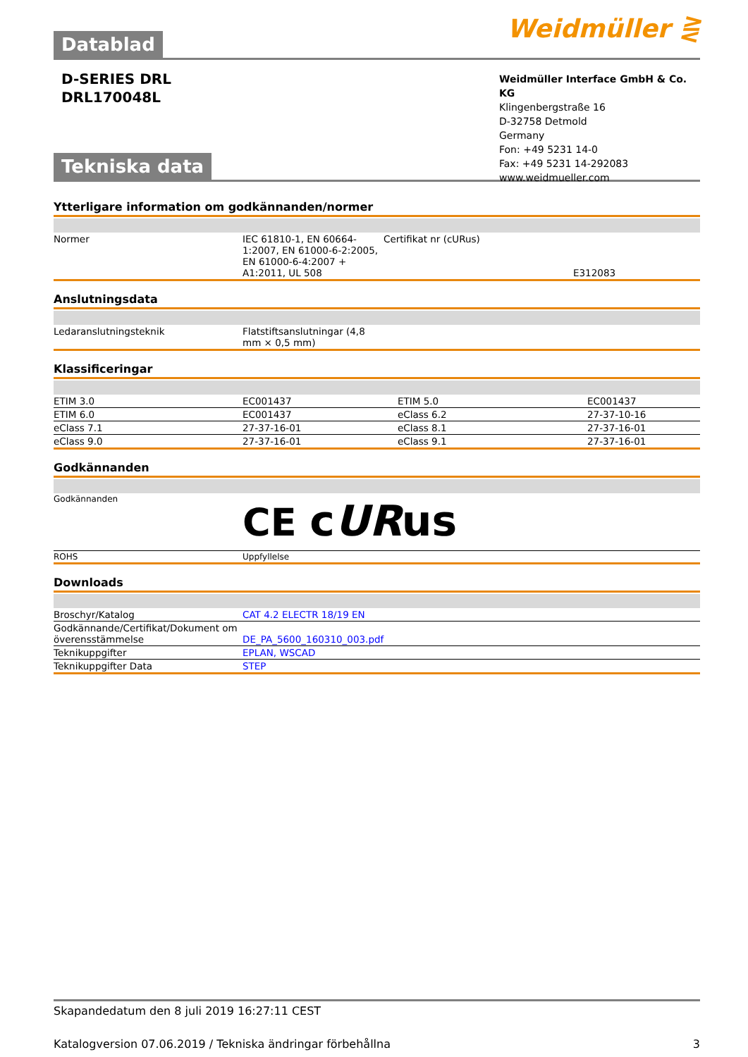Weidmüller ⋛
Datablad
D-SERIES DRL
DRL170048L
Tekniska data
Weidmüller Interface GmbH & Co. KG
Klingenbergstraße 16
D-32758 Detmold
Germany
Fon: +49 5231 14-0
Fax: +49 5231 14-292083
www.weidmueller.com
Ytterligare information om godkännanden/normer
| Normer | IEC 61810-1, EN 60664-1:2007, EN 61000-6-2:2005, EN 61000-6-4:2007 + A1:2011, UL 508 | Certifikat nr (cURus) | E312083 |
Anslutningsdata
| Ledaranslutningsteknik | Flatstiftsanslutningar (4,8 mm × 0,5 mm) |
Klassificeringar
| ETIM 3.0 | EC001437 | ETIM 5.0 | EC001437 |
| ETIM 6.0 | EC001437 | eClass 6.2 | 27-37-10-16 |
| eClass 7.1 | 27-37-16-01 | eClass 8.1 | 27-37-16-01 |
| eClass 9.0 | 27-37-16-01 | eClass 9.1 | 27-37-16-01 |
Godkännanden
| Godkännanden | CE c UR us |
| ROHS | Uppfyllelse |
Downloads
| Broschyr/Katalog | CAT 4.2 ELECTR 18/19 EN |
| Godkännande/Certifikat/Dokument om överensstämmelse | DE_PA_5600_160310_003.pdf |
| Teknikuppgifter | EPLAN, WSCAD |
| Teknikuppgifter Data | STEP |
Skapandedatum den 8 juli 2019 16:27:11 CEST
Katalogversion 07.06.2019 / Tekniska ändringar förbehållna 3